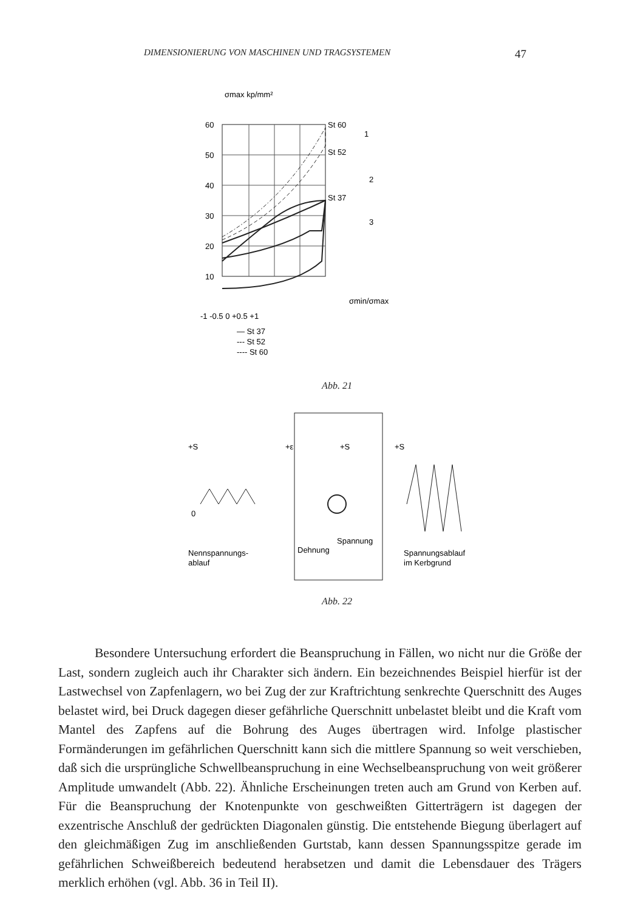DIMENSIONIERUNG VON MASCHINEN UND TRAGSYSTEMEN 47
σmax kp/mm²
60
50
40
30
20
10
St 60
St 52
St 37
-1 -0.5 0 +0.5 +1
σmin/σmax
— St 37
--- St 52
---- St 60
1
2
3
Abb. 21
+S
0
+ε
+S
+S
Nennspannungs-
ablauf
Dehnung
Spannung
Spannungsablauf
im Kerbgrund
Abb. 22
Besondere Untersuchung erfordert die Beanspruchung in Fällen, wo nicht nur die Größe der Last, sondern zugleich auch ihr Charakter sich ändern. Ein bezeichnendes Beispiel hierfür ist der Lastwechsel von Zapfenlagern, wo bei Zug der zur Kraftrichtung senkrechte Querschnitt des Auges belastet wird, bei Druck dagegen dieser gefährliche Querschnitt unbelastet bleibt und die Kraft vom Mantel des Zapfens auf die Bohrung des Auges übertragen wird. Infolge plastischer Formänderungen im gefährlichen Querschnitt kann sich die mittlere Spannung so weit verschieben, daß sich die ursprüngliche Schwellbeanspruchung in eine Wechselbeanspruchung von weit größerer Amplitude umwandelt (Abb. 22). Ähnliche Erscheinungen treten auch am Grund von Kerben auf. Für die Beanspruchung der Knotenpunkte von geschweißten Gitterträgern ist dagegen der exzentrische Anschluß der gedrückten Diagonalen günstig. Die entstehende Biegung überlagert auf den gleichmäßigen Zug im anschließenden Gurtstab, kann dessen Spannungsspitze gerade im gefährlichen Schweißbereich bedeutend herabsetzen und damit die Lebensdauer des Trägers merklich erhöhen (vgl. Abb. 36 in Teil II).